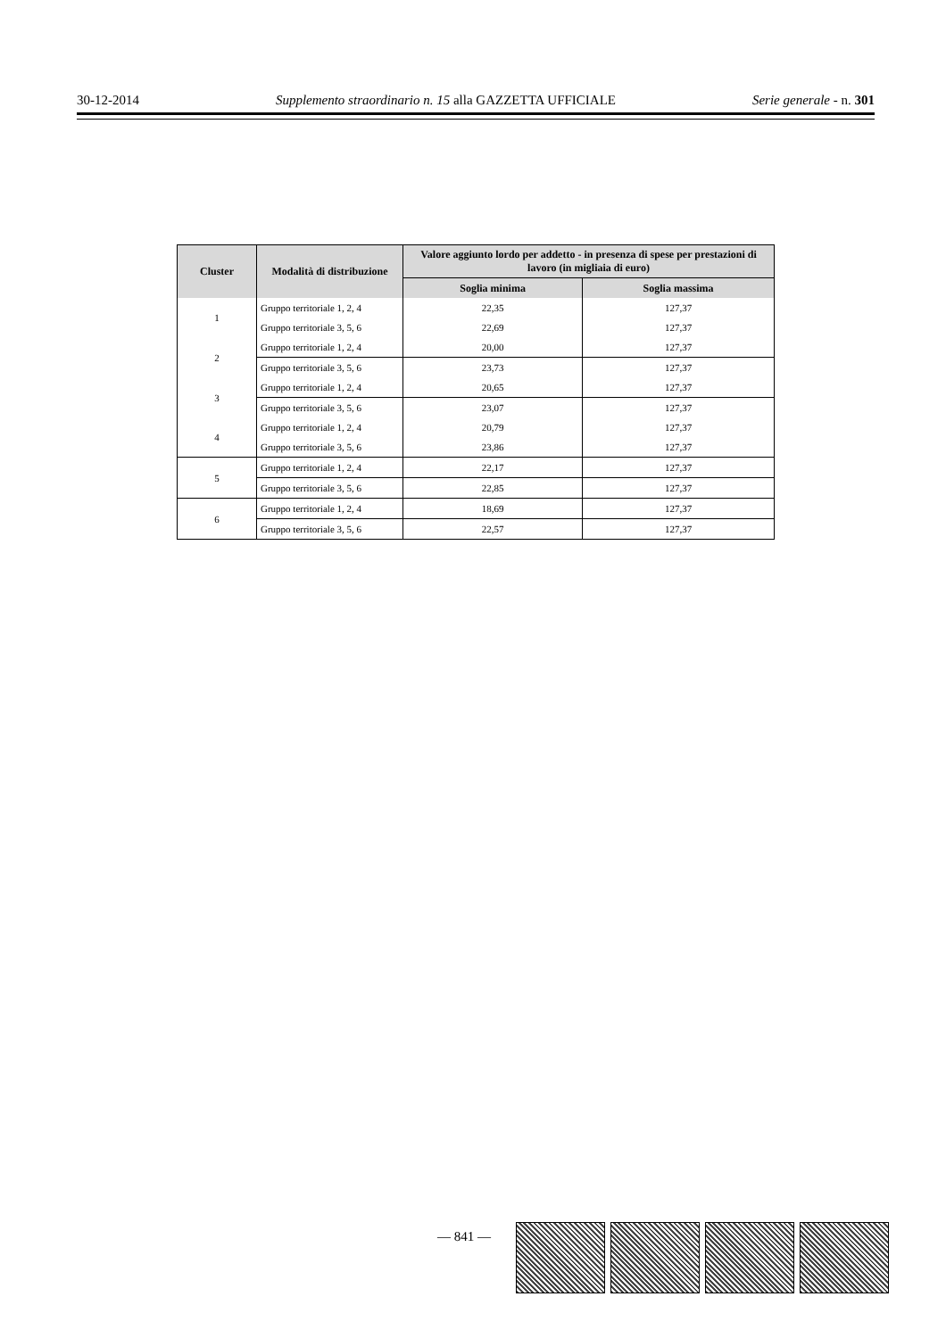30-12-2014 Supplemento straordinario n. 15 alla GAZZETTA UFFICIALE Serie generale - n. 301
| Cluster | Modalità di distribuzione | Valore aggiunto lordo per addetto - in presenza di spese per prestazioni di lavoro (in migliaia di euro) | |
| --- | --- | --- | --- |
| | | Soglia minima | Soglia massima |
| 1 | Gruppo territoriale 1, 2, 4 | 22,35 | 127,37 |
| | Gruppo territoriale 3, 5, 6 | 22,69 | 127,37 |
| 2 | Gruppo territoriale 1, 2, 4 | 20,00 | 127,37 |
| | Gruppo territoriale 3, 5, 6 | 23,73 | 127,37 |
| 3 | Gruppo territoriale 1, 2, 4 | 20,65 | 127,37 |
| | Gruppo territoriale 3, 5, 6 | 23,07 | 127,37 |
| 4 | Gruppo territoriale 1, 2, 4 | 20,79 | 127,37 |
| | Gruppo territoriale 3, 5, 6 | 23,86 | 127,37 |
| 5 | Gruppo territoriale 1, 2, 4 | 22,17 | 127,37 |
| | Gruppo territoriale 3, 5, 6 | 22,85 | 127,37 |
| 6 | Gruppo territoriale 1, 2, 4 | 18,69 | 127,37 |
| | Gruppo territoriale 3, 5, 6 | 22,57 | 127,37 |
— 841 —